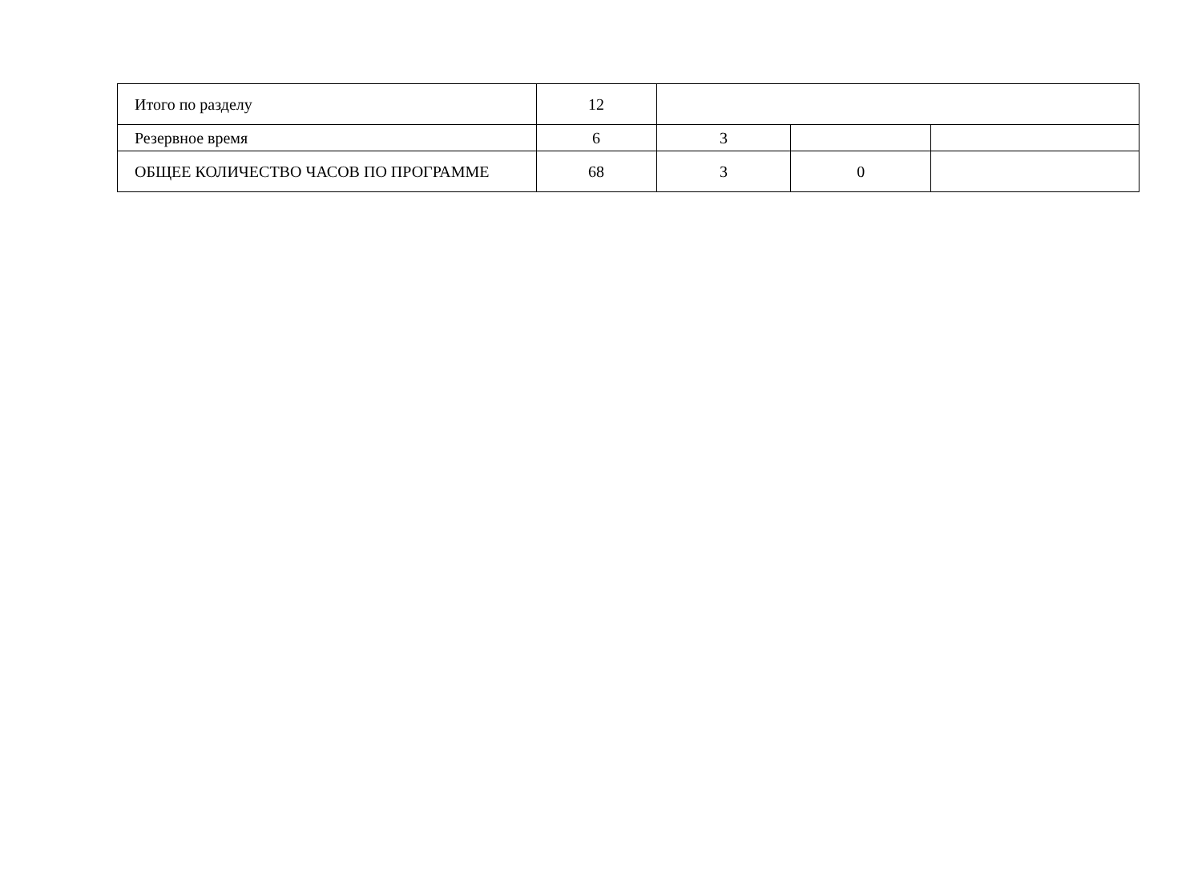| Итого по разделу | 12 | | | |
| Резервное время | 6 | 3 | | |
| ОБЩЕЕ КОЛИЧЕСТВО ЧАСОВ ПО ПРОГРАММЕ | 68 | 3 | 0 | |